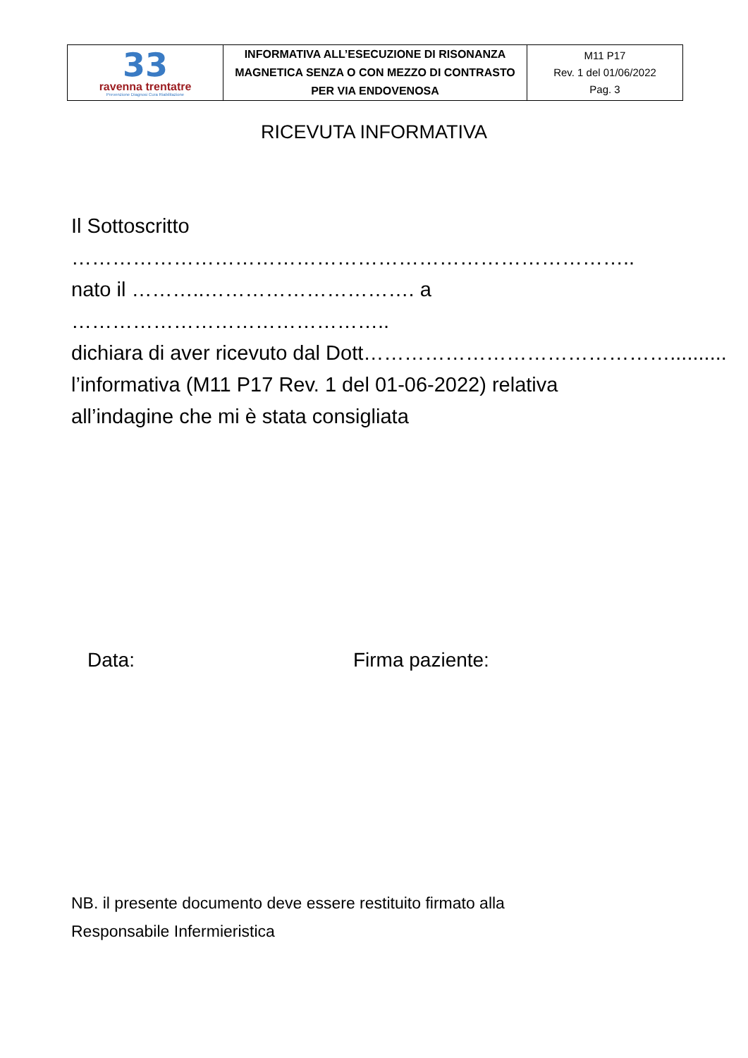| 33 ravenna trentatre Prevenzione Diagnosi Cura Riabilitazione | INFORMATIVA ALL’ESECUZIONE DI RISONANZA MAGNETICA SENZA O CON MEZZO DI CONTRASTO PER VIA ENDOVENOSA | M11 P17 Rev. 1 del 01/06/2022 Pag. 3 |
RICEVUTA INFORMATIVA
Il Sottoscritto ………………………………………………………………………..
nato il ………..…………………………. a ………………………………………..
dichiara di aver ricevuto dal Dott………………………………………..........
l’informativa (M11 P17 Rev. 1 del 01-06-2022) relativa
all’indagine che mi è stata consigliata
Data: Firma paziente:
NB. il presente documento deve essere restituito firmato alla
Responsabile Infermieristica